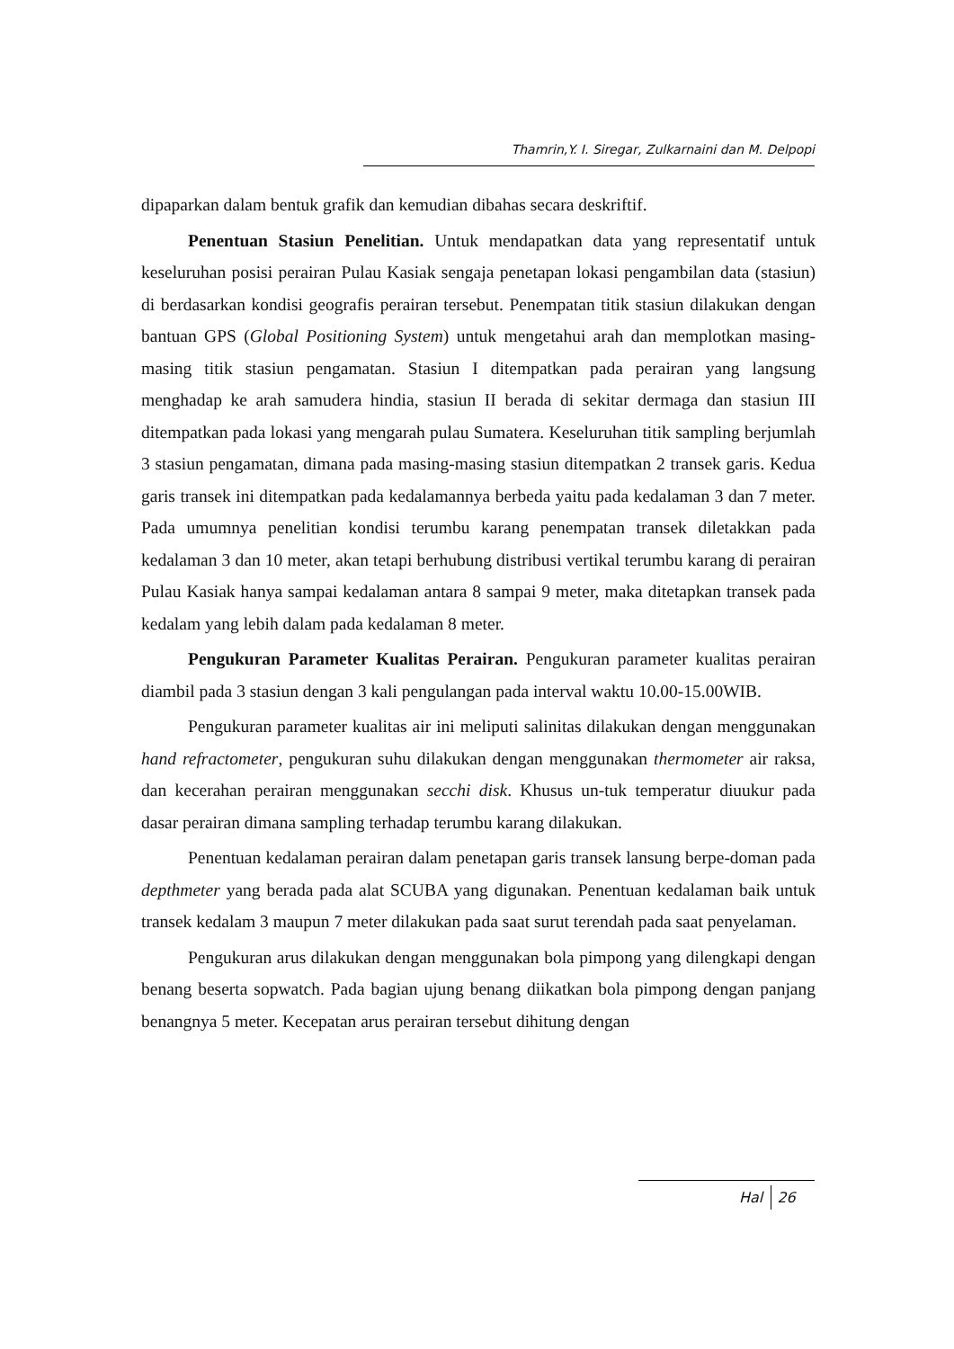Thamrin,Y. I. Siregar, Zulkarnaini dan M. Delpopi
dipaparkan dalam bentuk grafik dan kemudian dibahas secara deskriftif.
Penentuan Stasiun Penelitian. Untuk mendapatkan data yang representatif untuk keseluruhan posisi perairan Pulau Kasiak sengaja penetapan lokasi pengambilan data (stasiun) di berdasarkan kondisi geografis perairan tersebut. Penempatan titik stasiun dilakukan dengan bantuan GPS (Global Positioning System) untuk mengetahui arah dan memplotkan masing-masing titik stasiun pengamatan. Stasiun I ditempatkan pada perairan yang langsung menghadap ke arah samudera hindia, stasiun II berada di sekitar dermaga dan stasiun III ditempatkan pada lokasi yang mengarah pulau Sumatera. Keseluruhan titik sampling berjumlah 3 stasiun pengamatan, dimana pada masing-masing stasiun ditempatkan 2 transek garis. Kedua garis transek ini ditempatkan pada kedalamannya berbeda yaitu pada kedalaman 3 dan 7 meter. Pada umumnya penelitian kondisi terumbu karang penempatan transek diletakkan pada kedalaman 3 dan 10 meter, akan tetapi berhubung distribusi vertikal terumbu karang di perairan Pulau Kasiak hanya sampai kedalaman antara 8 sampai 9 meter, maka ditetapkan transek pada kedalam yang lebih dalam pada kedalaman 8 meter.
Pengukuran Parameter Kualitas Perairan. Pengukuran parameter kualitas perairan diambil pada 3 stasiun dengan 3 kali pengulangan pada interval waktu 10.00-15.00WIB.
Pengukuran parameter kualitas air ini meliputi salinitas dilakukan dengan menggunakan hand refractometer, pengukuran suhu dilakukan dengan menggunakan thermometer air raksa, dan kecerahan perairan menggunakan secchi disk. Khusus un-tuk temperatur diuukur pada dasar perairan dimana sampling terhadap terumbu karang dilakukan.
Penentuan kedalaman perairan dalam penetapan garis transek lansung berpe-doman pada depthmeter yang berada pada alat SCUBA yang digunakan. Penentuan kedalaman baik untuk transek kedalam 3 maupun 7 meter dilakukan pada saat surut terendah pada saat penyelaman.
Pengukuran arus dilakukan dengan menggunakan bola pimpong yang dilengkapi dengan benang beserta sopwatch. Pada bagian ujung benang diikatkan bola pimpong dengan panjang benangnya 5 meter. Kecepatan arus perairan tersebut dihitung dengan
Hal 26